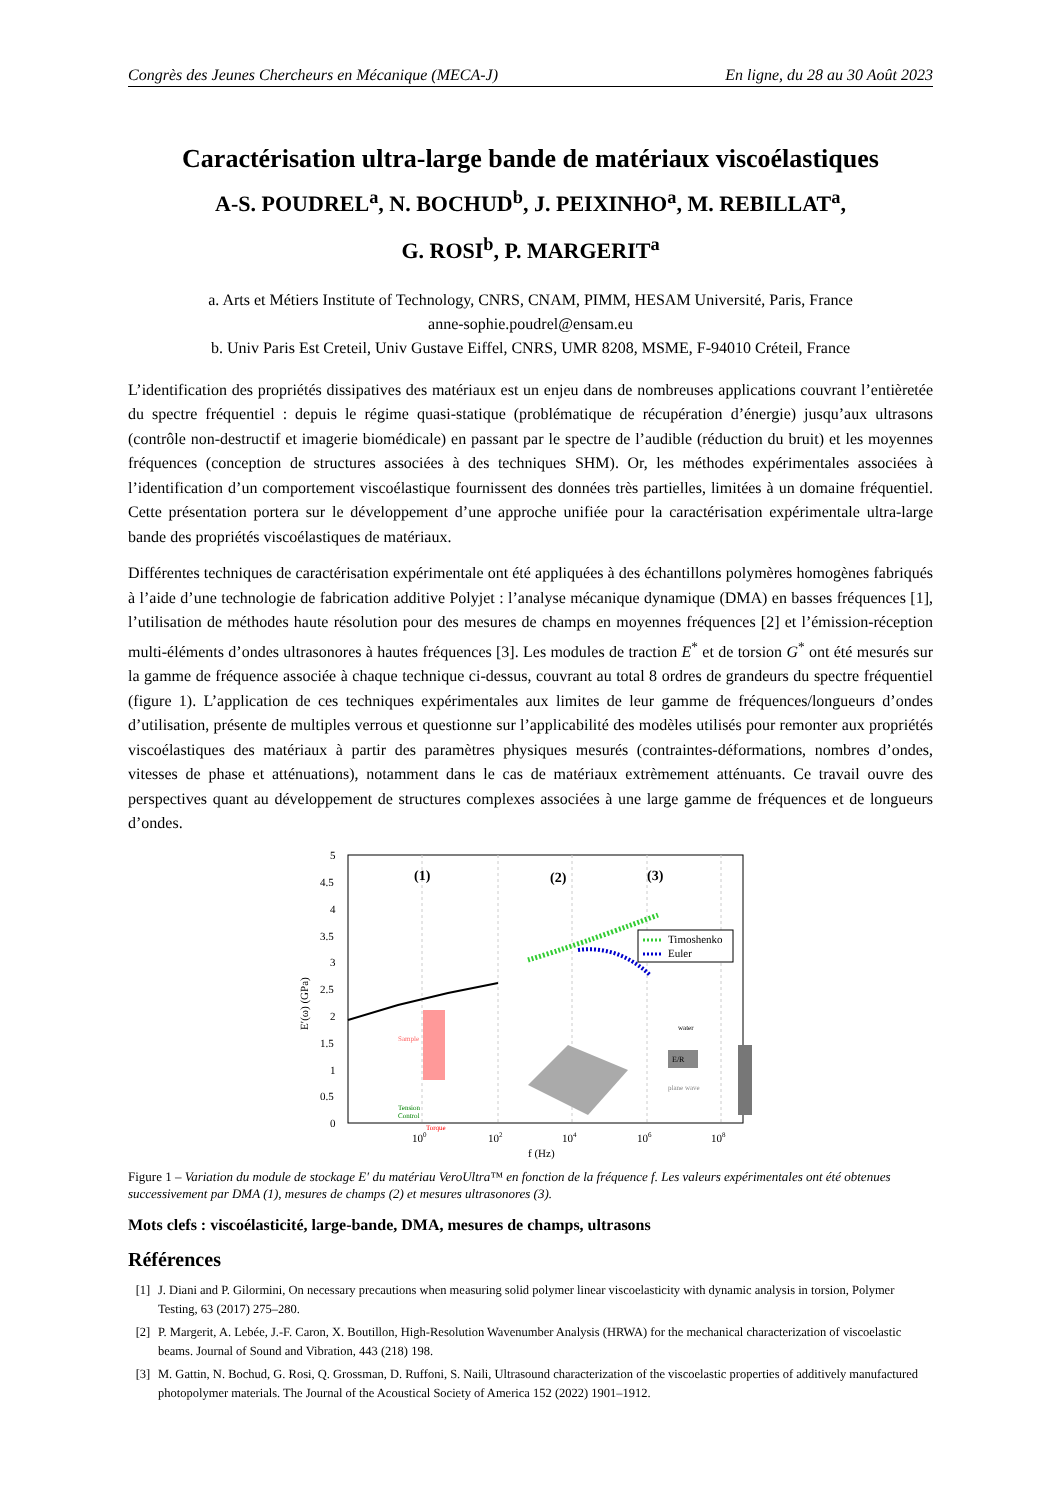Congrès des Jeunes Chercheurs en Mécanique (MECA-J) En ligne, du 28 au 30 Août 2023
Caractérisation ultra-large bande de matériaux viscoélastiques
A-S. POUDREL<sup>a</sup>, N. BOCHUD<sup>b</sup>, J. PEIXINHO<sup>a</sup>, M. REBILLAT<sup>a</sup>,
G. ROSI<sup>b</sup>, P. MARGERIT<sup>a</sup>
a. Arts et Métiers Institute of Technology, CNRS, CNAM, PIMM, HESAM Université, Paris, France
anne-sophie.poudrel@ensam.eu
b. Univ Paris Est Creteil, Univ Gustave Eiffel, CNRS, UMR 8208, MSME, F-94010 Créteil, France
L’identification des propriétés dissipatives des matériaux est un enjeu dans de nombreuses applications couvrant l’entièretée du spectre fréquentiel : depuis le régime quasi-statique (problématique de récupération d’énergie) jusqu’aux ultrasons (contrôle non-destructif et imagerie biomédicale) en passant par le spectre de l’audible (réduction du bruit) et les moyennes fréquences (conception de structures associées à des techniques SHM). Or, les méthodes expérimentales associées à l’identification d’un comportement viscoélastique fournissent des données très partielles, limitées à un domaine fréquentiel. Cette présentation portera sur le développement d’une approche unifiée pour la caractérisation expérimentale ultra-large bande des propriétés viscoélastiques de matériaux.
Différentes techniques de caractérisation expérimentale ont été appliquées à des échantillons polymères homogènes fabriqués à l’aide d’une technologie de fabrication additive Polyjet : l’analyse mécanique dynamique (DMA) en basses fréquences [1], l’utilisation de méthodes haute résolution pour des mesures de champs en moyennes fréquences [2] et l’émission-réception multi-éléments d’ondes ultrasonores à hautes fréquences [3]. Les modules de traction E<sup>*</sup> et de torsion G<sup>*</sup> ont été mesurés sur la gamme de fréquence associée à chaque technique ci-dessus, couvrant au total 8 ordres de grandeurs du spectre fréquentiel (figure 1). L’application de ces techniques expérimentales aux limites de leur gamme de fréquences/longueurs d’ondes d’utilisation, présente de multiples verrous et questionne sur l’applicabilité des modèles utilisés pour remonter aux propriétés viscoélastiques des matériaux à partir des paramètres physiques mesurés (contraintes-déformations, nombres d’ondes, vitesses de phase et atténuations), notamment dans le cas de matériaux extrèmement atténuants. Ce travail ouvre des perspectives quant au développement de structures complexes associées à une large gamme de fréquences et de longueurs d’ondes.
5
4.5
4
3.5
3
2.5
2
1.5
1
0.5
0
100
102
104
106
108
f (Hz)
E′(ω) (GPa)
(1)
(2)
(3)
Timoshenko
Euler
Sample
Tension
Control
Torque
E/R
water
plane wave
Figure 1 – Variation du module de stockage E′ du matériau VeroUltra™ en fonction de la fréquence f. Les valeurs expérimentales ont été obtenues successivement par DMA (1), mesures de champs (2) et mesures ultrasonores (3).
Mots clefs : viscoélasticité, large-bande, DMA, mesures de champs, ultrasons
Références
[1] J. Diani and P. Gilormini, On necessary precautions when measuring solid polymer linear viscoelasticity with dynamic analysis in torsion, Polymer Testing, 63 (2017) 275–280.
[2] P. Margerit, A. Lebée, J.-F. Caron, X. Boutillon, High-Resolution Wavenumber Analysis (HRWA) for the mechanical characterization of viscoelastic beams. Journal of Sound and Vibration, 443 (218) 198.
[3] M. Gattin, N. Bochud, G. Rosi, Q. Grossman, D. Ruffoni, S. Naili, Ultrasound characterization of the viscoelastic properties of additively manufactured photopolymer materials. The Journal of the Acoustical Society of America 152 (2022) 1901–1912.